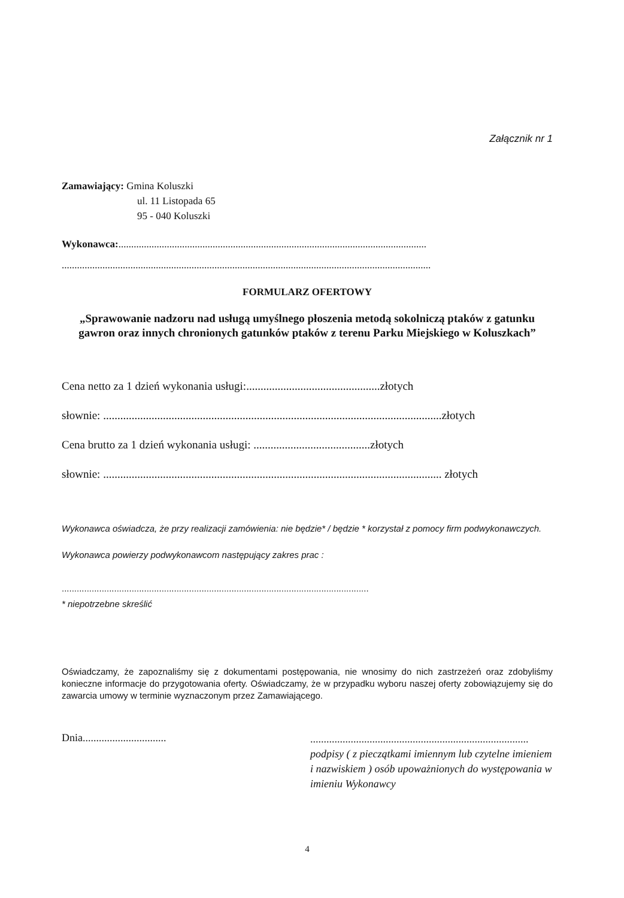Załącznik nr 1
Zamawiający: Gmina Koluszki
ul. 11 Listopada 65
95 - 040 Koluszki
Wykonawca:.........................................................................................................................
.................................................................................................................................................
FORMULARZ OFERTOWY
„Sprawowanie nadzoru nad usługą umyślnego płoszenia metodą sokolniczą ptaków z gatunku gawron oraz innych chronionych gatunków ptaków z terenu Parku Miejskiego w Koluszkach”
Cena netto za 1 dzień wykonania usługi:...............................................złotych
słownie: .......................................................................................................................złotych
Cena brutto za 1 dzień wykonania usługi: .........................................złotych
słownie: ....................................................................................................................... złotych
Wykonawca oświadcza, że przy realizacji zamówienia: nie będzie* / będzie * korzystał z pomocy firm podwykonawczych.
Wykonawca powierzy podwykonawcom następujący zakres prac :
...........................................................................................................................
* niepotrzebne skreślić
Oświadczamy, że zapoznaliśmy się z dokumentami postępowania, nie wnosimy do nich zastrzeżeń oraz zdobyliśmy konieczne informacje do przygotowania oferty. Oświadczamy, że w przypadku wyboru naszej oferty zobowiązujemy się do zawarcia umowy w terminie wyznaczonym przez Zamawiającego.
Dnia...............................
.................................................................................
podpisy ( z pieczątkami imiennym lub czytelne imieniem i nazwiskiem ) osób upoważnionych do występowania w imieniu Wykonawcy
4